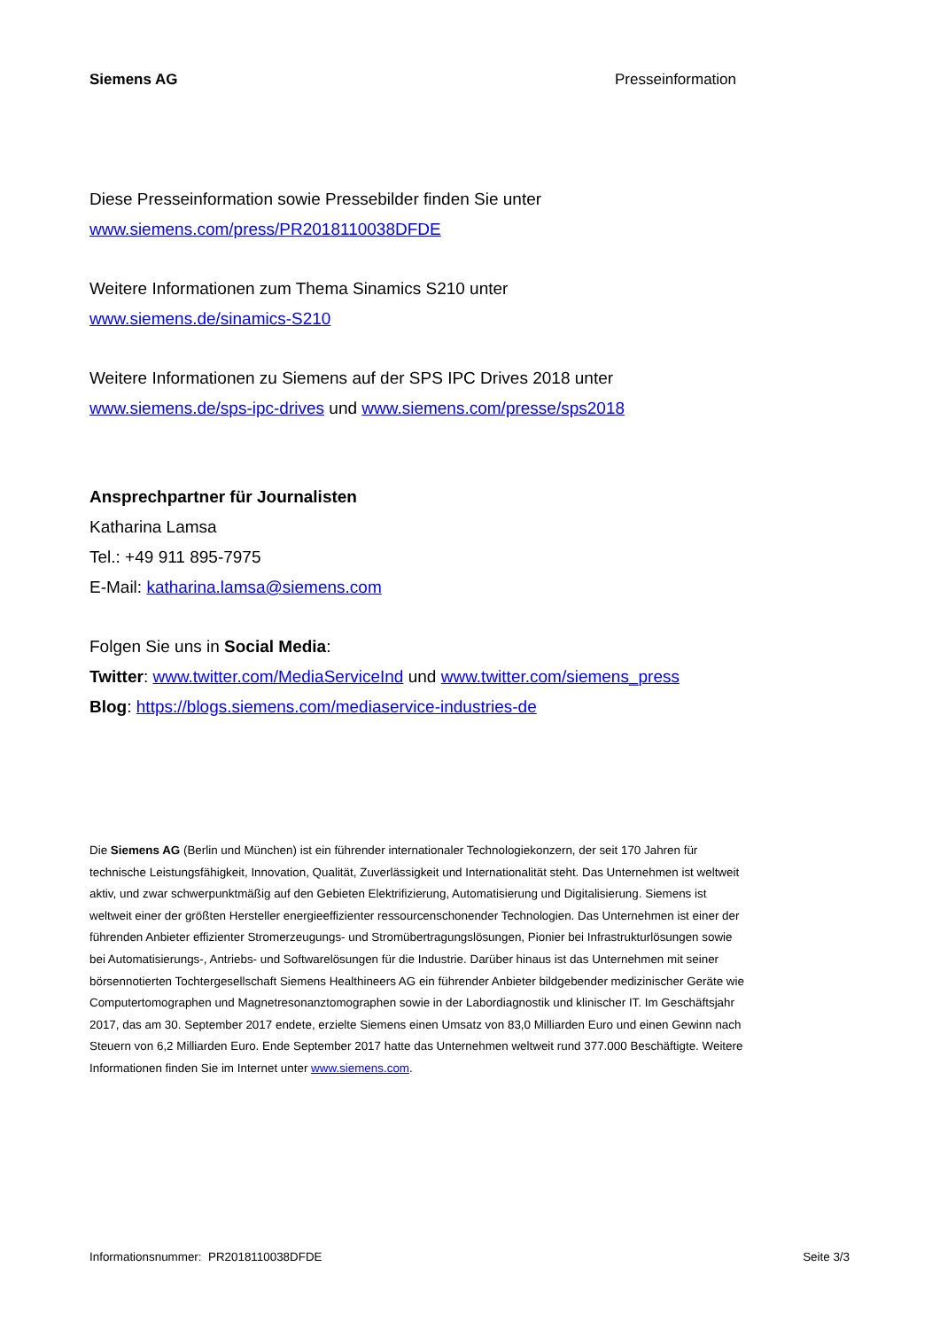Siemens AG Presseinformation
Diese Presseinformation sowie Pressebilder finden Sie unter
www.siemens.com/press/PR2018110038DFDE
Weitere Informationen zum Thema Sinamics S210 unter
www.siemens.de/sinamics-S210
Weitere Informationen zu Siemens auf der SPS IPC Drives 2018 unter
www.siemens.de/sps-ipc-drives und www.siemens.com/presse/sps2018
Ansprechpartner für Journalisten
Katharina Lamsa
Tel.: +49 911 895-7975
E-Mail: katharina.lamsa@siemens.com
Folgen Sie uns in Social Media:
Twitter: www.twitter.com/MediaServiceInd und www.twitter.com/siemens_press
Blog: https://blogs.siemens.com/mediaservice-industries-de
Die Siemens AG (Berlin und München) ist ein führender internationaler Technologiekonzern, der seit 170 Jahren für technische Leistungsfähigkeit, Innovation, Qualität, Zuverlässigkeit und Internationalität steht. Das Unternehmen ist weltweit aktiv, und zwar schwerpunktmäßig auf den Gebieten Elektrifizierung, Automatisierung und Digitalisierung. Siemens ist weltweit einer der größten Hersteller energieeffizienter ressourcenschonender Technologien. Das Unternehmen ist einer der führenden Anbieter effizienter Stromerzeugungs- und Stromübertragungslösungen, Pionier bei Infrastrukturlösungen sowie bei Automatisierungs-, Antriebs- und Softwarelösungen für die Industrie. Darüber hinaus ist das Unternehmen mit seiner börsennotierten Tochtergesellschaft Siemens Healthineers AG ein führender Anbieter bildgebender medizinischer Geräte wie Computertomographen und Magnetresonanztomographen sowie in der Labordiagnostik und klinischer IT. Im Geschäftsjahr 2017, das am 30. September 2017 endete, erzielte Siemens einen Umsatz von 83,0 Milliarden Euro und einen Gewinn nach Steuern von 6,2 Milliarden Euro. Ende September 2017 hatte das Unternehmen weltweit rund 377.000 Beschäftigte. Weitere Informationen finden Sie im Internet unter www.siemens.com.
Informationsnummer: PR2018110038DFDE Seite 3/3